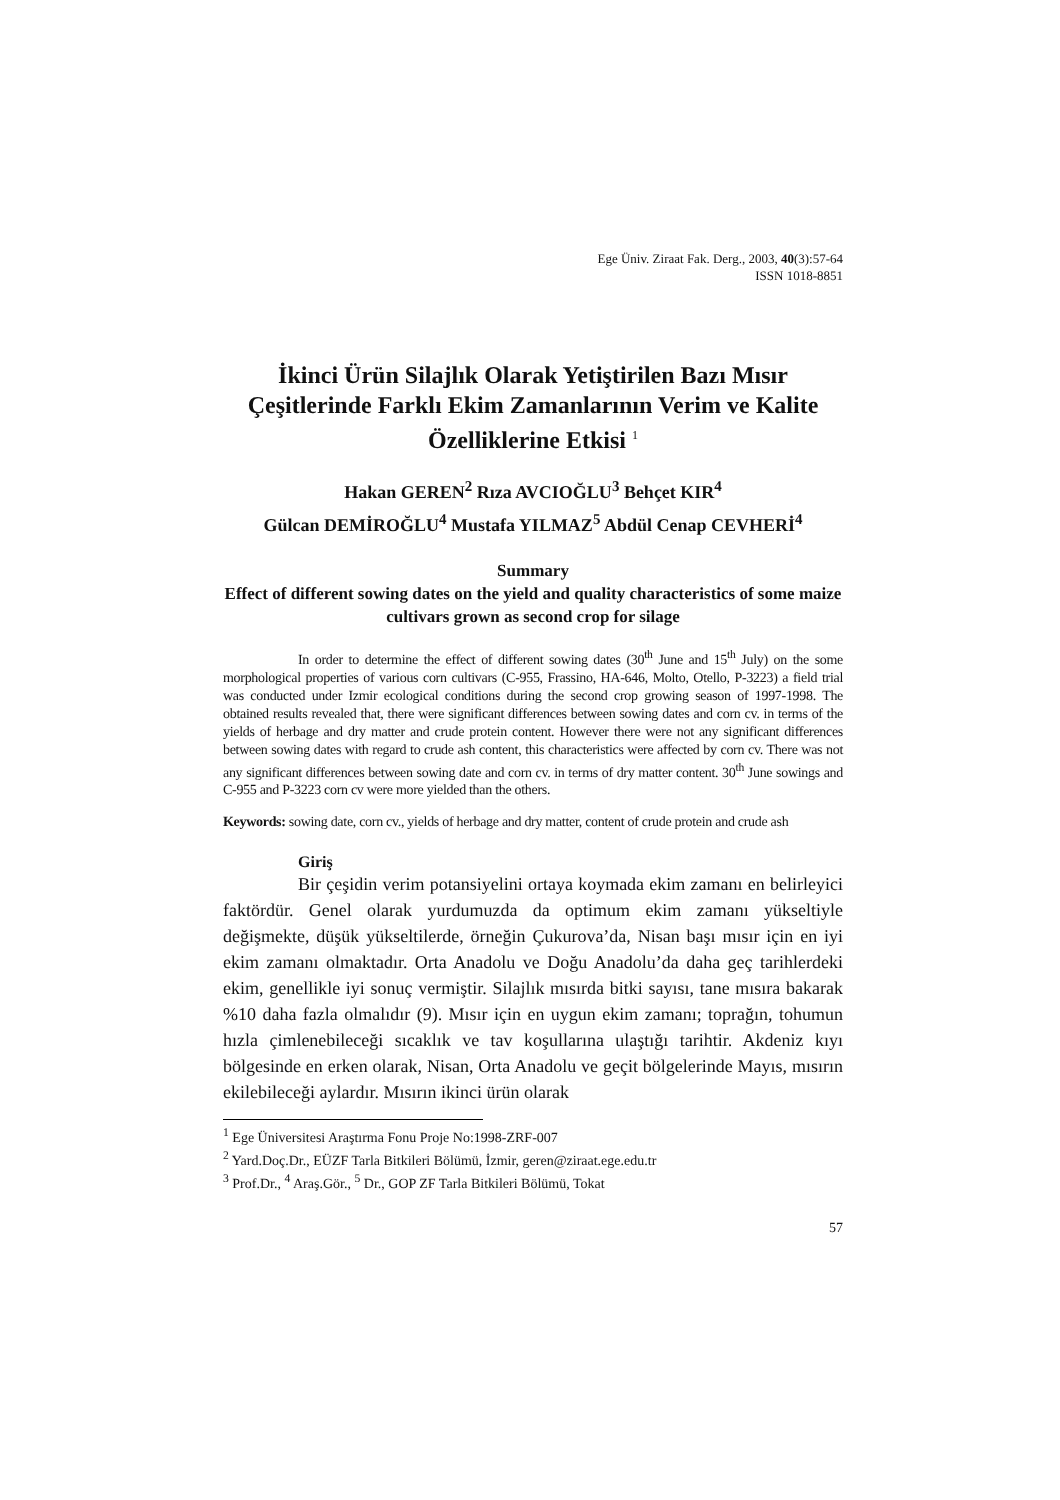Ege Üniv. Ziraat Fak. Derg., 2003, 40(3):57-64
ISSN 1018-8851
İkinci Ürün Silajlık Olarak Yetiştirilen Bazı Mısır Çeşitlerinde Farklı Ekim Zamanlarının Verim ve Kalite Özelliklerine Etkisi <sup>1</sup>
Hakan GEREN<sup>2</sup> Rıza AVCIOĞLU<sup>3</sup> Behçet KIR<sup>4</sup>
Gülcan DEMİROĞLU<sup>4</sup> Mustafa YILMAZ<sup>5</sup> Abdül Cenap CEVHERİ<sup>4</sup>
Summary
Effect of different sowing dates on the yield and quality characteristics of some maize cultivars grown as second crop for silage
In order to determine the effect of different sowing dates (30<sup>th</sup> June and 15<sup>th</sup> July) on the some morphological properties of various corn cultivars (C-955, Frassino, HA-646, Molto, Otello, P-3223) a field trial was conducted under Izmir ecological conditions during the second crop growing season of 1997-1998. The obtained results revealed that, there were significant differences between sowing dates and corn cv. in terms of the yields of herbage and dry matter and crude protein content. However there were not any significant differences between sowing dates with regard to crude ash content, this characteristics were affected by corn cv. There was not any significant differences between sowing date and corn cv. in terms of dry matter content. 30<sup>th</sup> June sowings and C-955 and P-3223 corn cv were more yielded than the others.
Keywords: sowing date, corn cv., yields of herbage and dry matter, content of crude protein and crude ash
Giriş
Bir çeşidin verim potansiyelini ortaya koymada ekim zamanı en belirleyici faktördür. Genel olarak yurdumuzda da optimum ekim zamanı yükseltiyle değişmekte, düşük yükseltilerde, örneğin Çukurova’da, Nisan başı mısır için en iyi ekim zamanı olmaktadır. Orta Anadolu ve Doğu Anadolu’da daha geç tarihlerdeki ekim, genellikle iyi sonuç vermiştir. Silajlık mısırda bitki sayısı, tane mısıra bakarak %10 daha fazla olmalıdır (9). Mısır için en uygun ekim zamanı; toprağın, tohumun hızla çimlenebileceği sıcaklık ve tav koşullarına ulaştığı tarihtir. Akdeniz kıyı bölgesinde en erken olarak, Nisan, Orta Anadolu ve geçit bölgelerinde Mayıs, mısırın ekilebileceği aylardır. Mısırın ikinci ürün olarak
<sup>1</sup> Ege Üniversitesi Araştırma Fonu Proje No:1998-ZRF-007
<sup>2</sup> Yard.Doç.Dr., EÜZF Tarla Bitkileri Bölümü, İzmir, geren@ziraat.ege.edu.tr
<sup>3</sup> Prof.Dr., <sup>4</sup> Araş.Gör., <sup>5</sup> Dr., GOP ZF Tarla Bitkileri Bölümü, Tokat
57